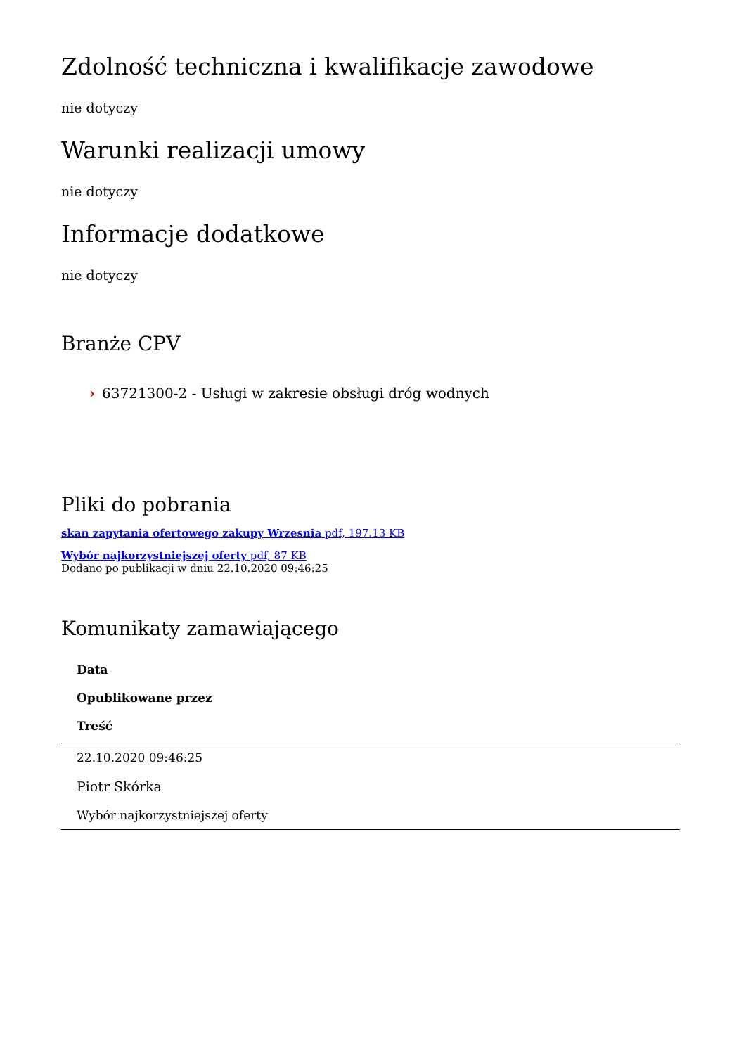Zdolność techniczna i kwalifikacje zawodowe
nie dotyczy
Warunki realizacji umowy
nie dotyczy
Informacje dodatkowe
nie dotyczy
Branże CPV
› 63721300-2 - Usługi w zakresie obsługi dróg wodnych
Pliki do pobrania
skan zapytania ofertowego zakupy Wrzesnia pdf, 197.13 KB
Wybór najkorzystniejszej oferty pdf, 87 KB
Dodano po publikacji w dniu 22.10.2020 09:46:25
Komunikaty zamawiającego
| Data |
| --- |
| Opublikowane przez |
| Treść |
| 22.10.2020 09:46:25 |
| Piotr Skórka |
| Wybór najkorzystniejszej oferty |